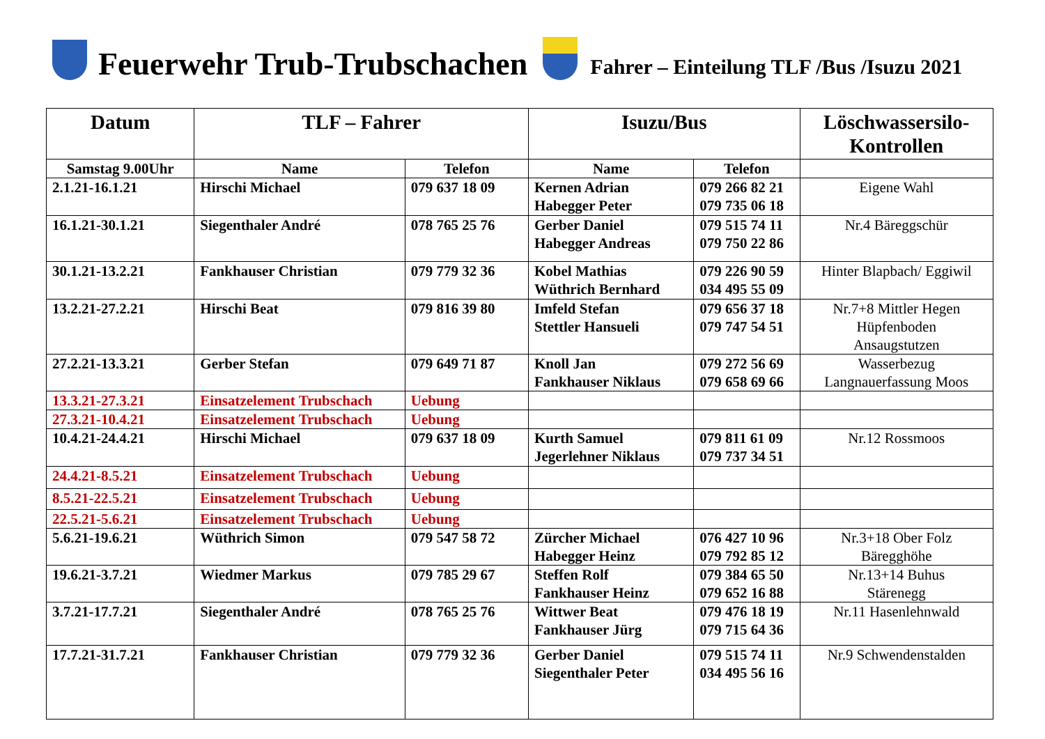Feuerwehr Trub-Trubschachen
Fahrer – Einteilung TLF /Bus /Isuzu 2021
| Datum | TLF – Fahrer | | Isuzu/Bus | | Löschwassersilo-Kontrollen |
| --- | --- | --- | --- | --- | --- |
| Samstag 9.00Uhr | Name | Telefon | Name | Telefon | |
| 2.1.21-16.1.21 | Hirschi Michael | 079 637 18 09 | Kernen Adrian Habegger Peter | 079 266 82 21 079 735 06 18 | Eigene Wahl |
| 16.1.21-30.1.21 | Siegenthaler André | 078 765 25 76 | Gerber Daniel Habegger Andreas | 079 515 74 11 079 750 22 86 | Nr.4 Bäreggschür |
| 30.1.21-13.2.21 | Fankhauser Christian | 079 779 32 36 | Kobel Mathias Wüthrich Bernhard | 079 226 90 59 034 495 55 09 | Hinter Blapbach/ Eggiwil |
| 13.2.21-27.2.21 | Hirschi Beat | 079 816 39 80 | Imfeld Stefan Stettler Hansueli | 079 656 37 18 079 747 54 51 | Nr.7+8 Mittler Hegen Hüpfenboden Ansaugstutzen |
| 27.2.21-13.3.21 | Gerber Stefan | 079 649 71 87 | Knoll Jan Fankhauser Niklaus | 079 272 56 69 079 658 69 66 | Wasserbezug Langnauerfassung Moos |
| 13.3.21-27.3.21 | Einsatzelement Trubschach | Uebung | | | |
| 27.3.21-10.4.21 | Einsatzelement Trubschach | Uebung | | | |
| 10.4.21-24.4.21 | Hirschi Michael | 079 637 18 09 | Kurth Samuel Jegerlehner Niklaus | 079 811 61 09 079 737 34 51 | Nr.12 Rossmoos |
| 24.4.21-8.5.21 | Einsatzelement Trubschach | Uebung | | | |
| 8.5.21-22.5.21 | Einsatzelement Trubschach | Uebung | | | |
| 22.5.21-5.6.21 | Einsatzelement Trubschach | Uebung | | | |
| 5.6.21-19.6.21 | Wüthrich Simon | 079 547 58 72 | Zürcher Michael Habegger Heinz | 076 427 10 96 079 792 85 12 | Nr.3+18 Ober Folz Bäregghöhe |
| 19.6.21-3.7.21 | Wiedmer Markus | 079 785 29 67 | Steffen Rolf Fankhauser Heinz | 079 384 65 50 079 652 16 88 | Nr.13+14 Buhus Stärenegg |
| 3.7.21-17.7.21 | Siegenthaler André | 078 765 25 76 | Wittwer Beat Fankhauser Jürg | 079 476 18 19 079 715 64 36 | Nr.11 Hasenlehnwald |
| 17.7.21-31.7.21 | Fankhauser Christian | 079 779 32 36 | Gerber Daniel Siegenthaler Peter | 079 515 74 11 034 495 56 16 | Nr.9 Schwendenstalden |